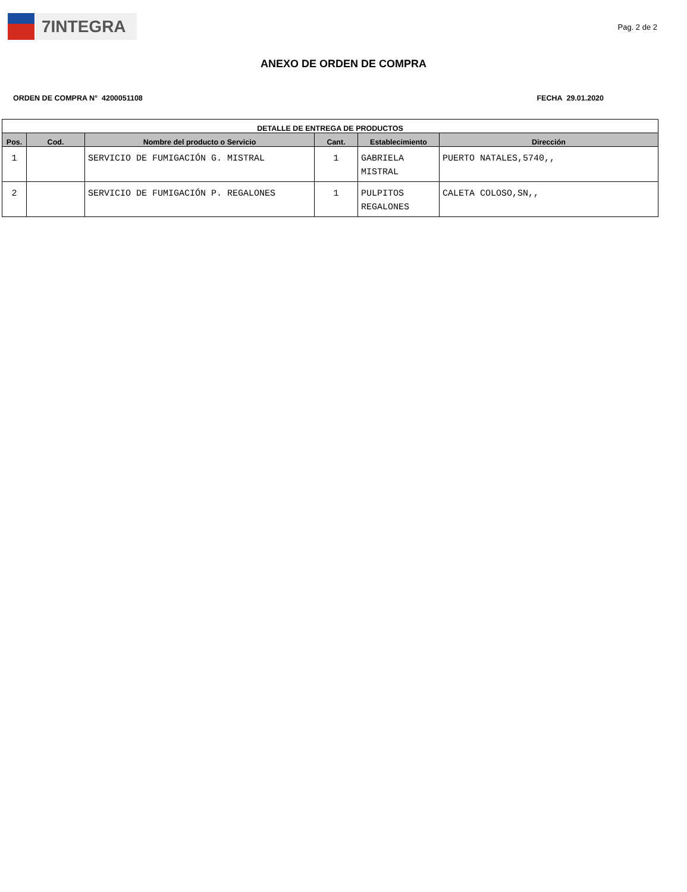7INTEGRA
Pag. 2 de 2
ANEXO DE ORDEN DE COMPRA
ORDEN DE COMPRA N° 4200051108 FECHA 29.01.2020
| DETALLE DE ENTREGA DE PRODUCTOS | | | | | |
| --- | --- | --- | --- | --- | --- |
| Pos. | Cod. | Nombre del producto o Servicio | Cant. | Establecimiento | Dirección |
| 1 | | SERVICIO DE FUMIGACIÓN G. MISTRAL | 1 | GABRIELA MISTRAL | PUERTO NATALES,5740,, |
| 2 | | SERVICIO DE FUMIGACIÓN P. REGALONES | 1 | PULPITOS REGALONES | CALETA COLOSO,SN,, |